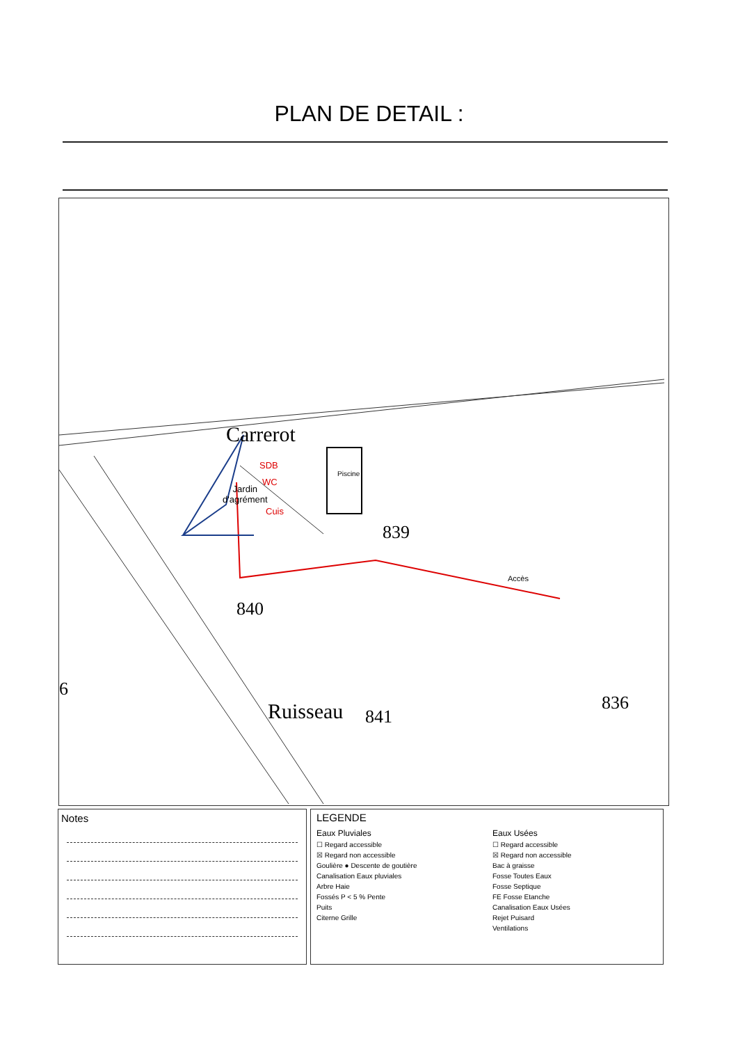PLAN DE DETAIL :
Jardin
d'agrément
Carrerot
SDB
WC
Cuis
Piscine
839
840
Accès
841
836
6
Ruisseau
Notes
LEGENDE
Eaux Pluviales
☐ Regard accessible
☒ Regard non accessible
Goulière ● Descente de goutière
Canalisation Eaux pluviales
Arbre Haie
Fossés P < 5 % Pente
Puits
Citerne Grille
Eaux Usées
☐ Regard accessible
☒ Regard non accessible
Bac à graisse
Fosse Toutes Eaux
Fosse Septique
FE Fosse Etanche
Canalisation Eaux Usées
Rejet Puisard
Ventilations